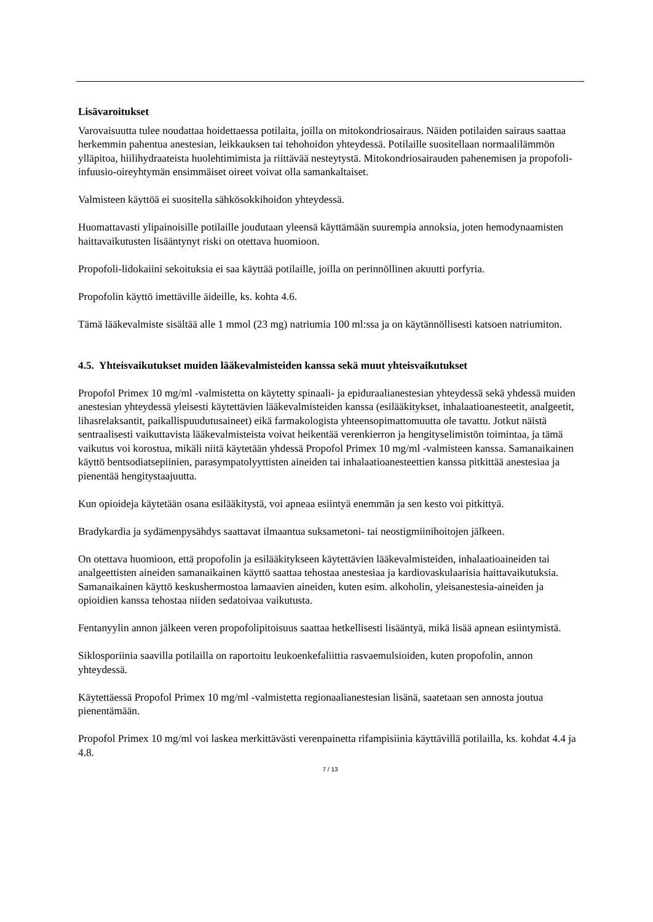Lisävaroitukset
Varovaisuutta tulee noudattaa hoidettaessa potilaita, joilla on mitokondriosairaus. Näiden potilaiden sairaus saattaa herkemmin pahentua anestesian, leikkauksen tai tehohoidon yhteydessä. Potilaille suositellaan normaalilämmön ylläpitoa, hiilihydraateista huolehtimimista ja riittävää nesteytystä. Mitokondriosairauden pahenemisen ja propofoli-infuusio-oireyhtymän ensimmäiset oireet voivat olla samankaltaiset.
Valmisteen käyttöä ei suositella sähkösokkihoidon yhteydessä.
Huomattavasti ylipainoisille potilaille joudutaan yleensä käyttämään suurempia annoksia, joten hemodynaamisten haittavaikutusten lisääntynyt riski on otettava huomioon.
Propofoli-lidokaiini sekoituksia ei saa käyttää potilaille, joilla on perinnöllinen akuutti porfyria.
Propofolin käyttö imettäville äideille, ks. kohta 4.6.
Tämä lääkevalmiste sisältää alle 1 mmol (23 mg) natriumia 100 ml:ssa ja on käytännöllisesti katsoen natriumiton.
4.5. Yhteisvaikutukset muiden lääkevalmisteiden kanssa sekä muut yhteisvaikutukset
Propofol Primex 10 mg/ml -valmistetta on käytetty spinaali- ja epiduraalianestesian yhteydessä sekä yhdessä muiden anestesian yhteydessä yleisesti käytettävien lääkevalmisteiden kanssa (esilääkitykset, inhalaatioanesteetit, analgeetit, lihasrelaksantit, paikallispuudutusaineet) eikä farmakologista yhteensopimattomuutta ole tavattu. Jotkut näistä sentraalisesti vaikuttavista lääkevalmisteista voivat heikentää verenkierron ja hengityselimistön toimintaa, ja tämä vaikutus voi korostua, mikäli niitä käytetään yhdessä Propofol Primex 10 mg/ml -valmisteen kanssa. Samanaikainen käyttö bentsodiatsepiinien, parasympatolyyttisten aineiden tai inhalaatioanesteettien kanssa pitkittää anestesiaa ja pienentää hengitystaajuutta.
Kun opioideja käytetään osana esilääkitystä, voi apneaa esiintyä enemmän ja sen kesto voi pitkittyä.
Bradykardia ja sydämenpysähdys saattavat ilmaantua suksametoni- tai neostigmiinihoitojen jälkeen.
On otettava huomioon, että propofolin ja esilääkitykseen käytettävien lääkevalmisteiden, inhalaatioaineiden tai analgeettisten aineiden samanaikainen käyttö saattaa tehostaa anestesiaa ja kardiovaskulaarisia haittavaikutuksia. Samanaikainen käyttö keskushermostoa lamaavien aineiden, kuten esim. alkoholin, yleisanestesia-aineiden ja opioidien kanssa tehostaa niiden sedatoivaa vaikutusta.
Fentanyylin annon jälkeen veren propofolipitoisuus saattaa hetkellisesti lisääntyä, mikä lisää apnean esiintymistä.
Siklosporiinia saavilla potilailla on raportoitu leukoenkefaliittia rasvaemulsioiden, kuten propofolin, annon yhteydessä.
Käytettäessä Propofol Primex 10 mg/ml -valmistetta regionaalianestesian lisänä, saatetaan sen annosta joutua pienentämään.
Propofol Primex 10 mg/ml voi laskea merkittävästi verenpainetta rifampisiinia käyttävillä potilailla, ks. kohdat 4.4 ja 4.8.
7 / 13